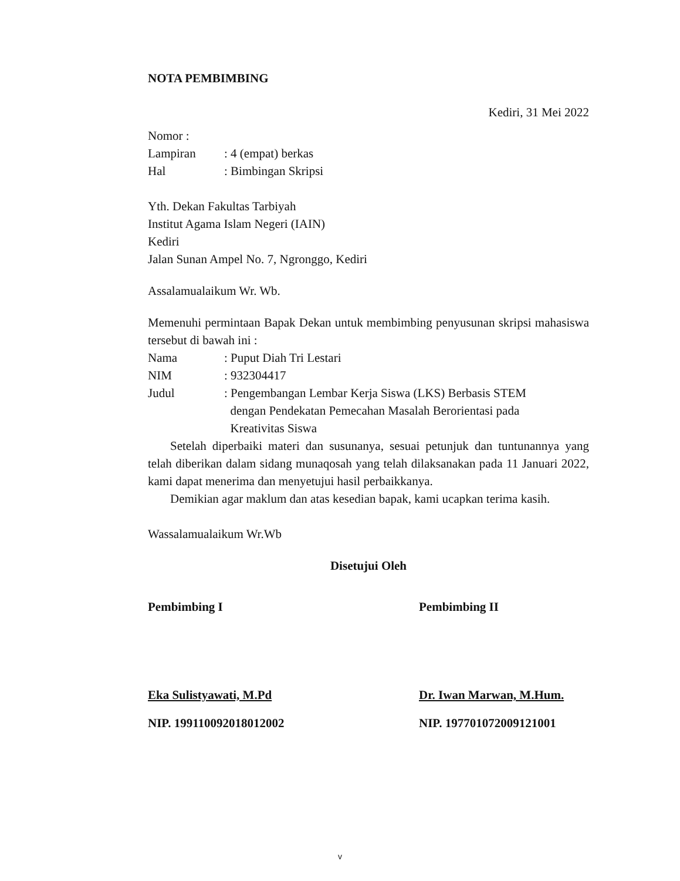NOTA PEMBIMBING
Kediri, 31 Mei 2022
Nomor :
Lampiran: 4 (empat) berkas
Hal: Bimbingan Skripsi
Yth. Dekan Fakultas Tarbiyah
Institut Agama Islam Negeri (IAIN)
Kediri
Jalan Sunan Ampel No. 7, Ngronggo, Kediri
Assalamualaikum Wr. Wb.
Memenuhi permintaan Bapak Dekan untuk membimbing penyusunan skripsi mahasiswa tersebut di bawah ini :
Nama: Puput Diah Tri Lestari
NIM: 932304417
Judul: Pengembangan Lembar Kerja Siswa (LKS) Berbasis STEM
dengan Pendekatan Pemecahan Masalah Berorientasi pada
Kreativitas Siswa
Setelah diperbaiki materi dan susunanya, sesuai petunjuk dan tuntunannya yang telah diberikan dalam sidang munaqosah yang telah dilaksanakan pada 11 Januari 2022, kami dapat menerima dan menyetujui hasil perbaikkanya.
Demikian agar maklum dan atas kesedian bapak, kami ucapkan terima kasih.
Wassalamualaikum Wr.Wb
Disetujui Oleh
Pembimbing I
Eka Sulistyawati, M.Pd
NIP. 199110092018012002
Pembimbing II
Dr. Iwan Marwan, M.Hum.
NIP. 197701072009121001
v